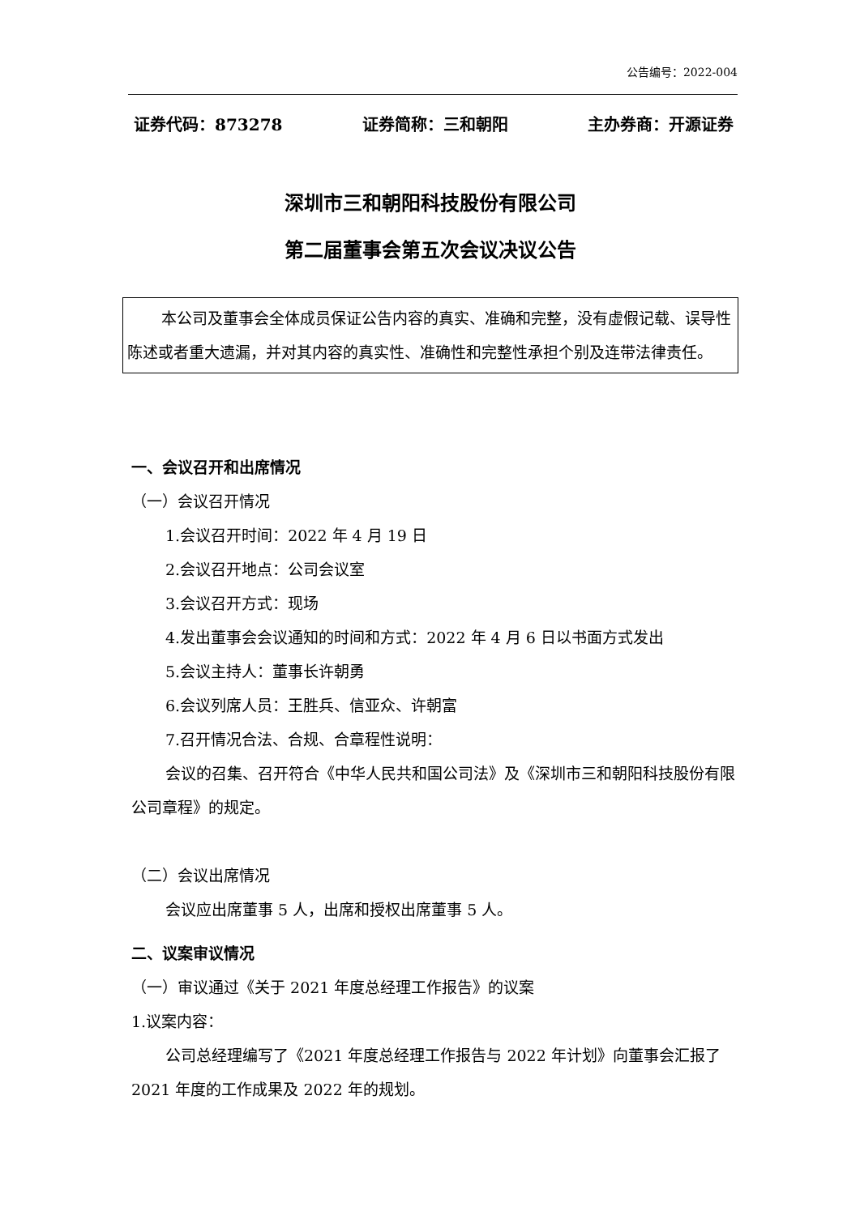公告编号：2022-004
证券代码：873278 证券简称：三和朝阳 主办券商：开源证券
深圳市三和朝阳科技股份有限公司
第二届董事会第五次会议决议公告
本公司及董事会全体成员保证公告内容的真实、准确和完整，没有虚假记载、误导性陈述或者重大遗漏，并对其内容的真实性、准确性和完整性承担个别及连带法律责任。
一、会议召开和出席情况
（一）会议召开情况
1.会议召开时间：2022 年 4 月 19 日
2.会议召开地点：公司会议室
3.会议召开方式：现场
4.发出董事会会议通知的时间和方式：2022 年 4 月 6 日以书面方式发出
5.会议主持人：董事长许朝勇
6.会议列席人员：王胜兵、信亚众、许朝富
7.召开情况合法、合规、合章程性说明：
会议的召集、召开符合《中华人民共和国公司法》及《深圳市三和朝阳科技股份有限公司章程》的规定。
（二）会议出席情况
会议应出席董事 5 人，出席和授权出席董事 5 人。
二、议案审议情况
（一）审议通过《关于 2021 年度总经理工作报告》的议案
1.议案内容：
公司总经理编写了《2021 年度总经理工作报告与 2022 年计划》向董事会汇报了 2021 年度的工作成果及 2022 年的规划。